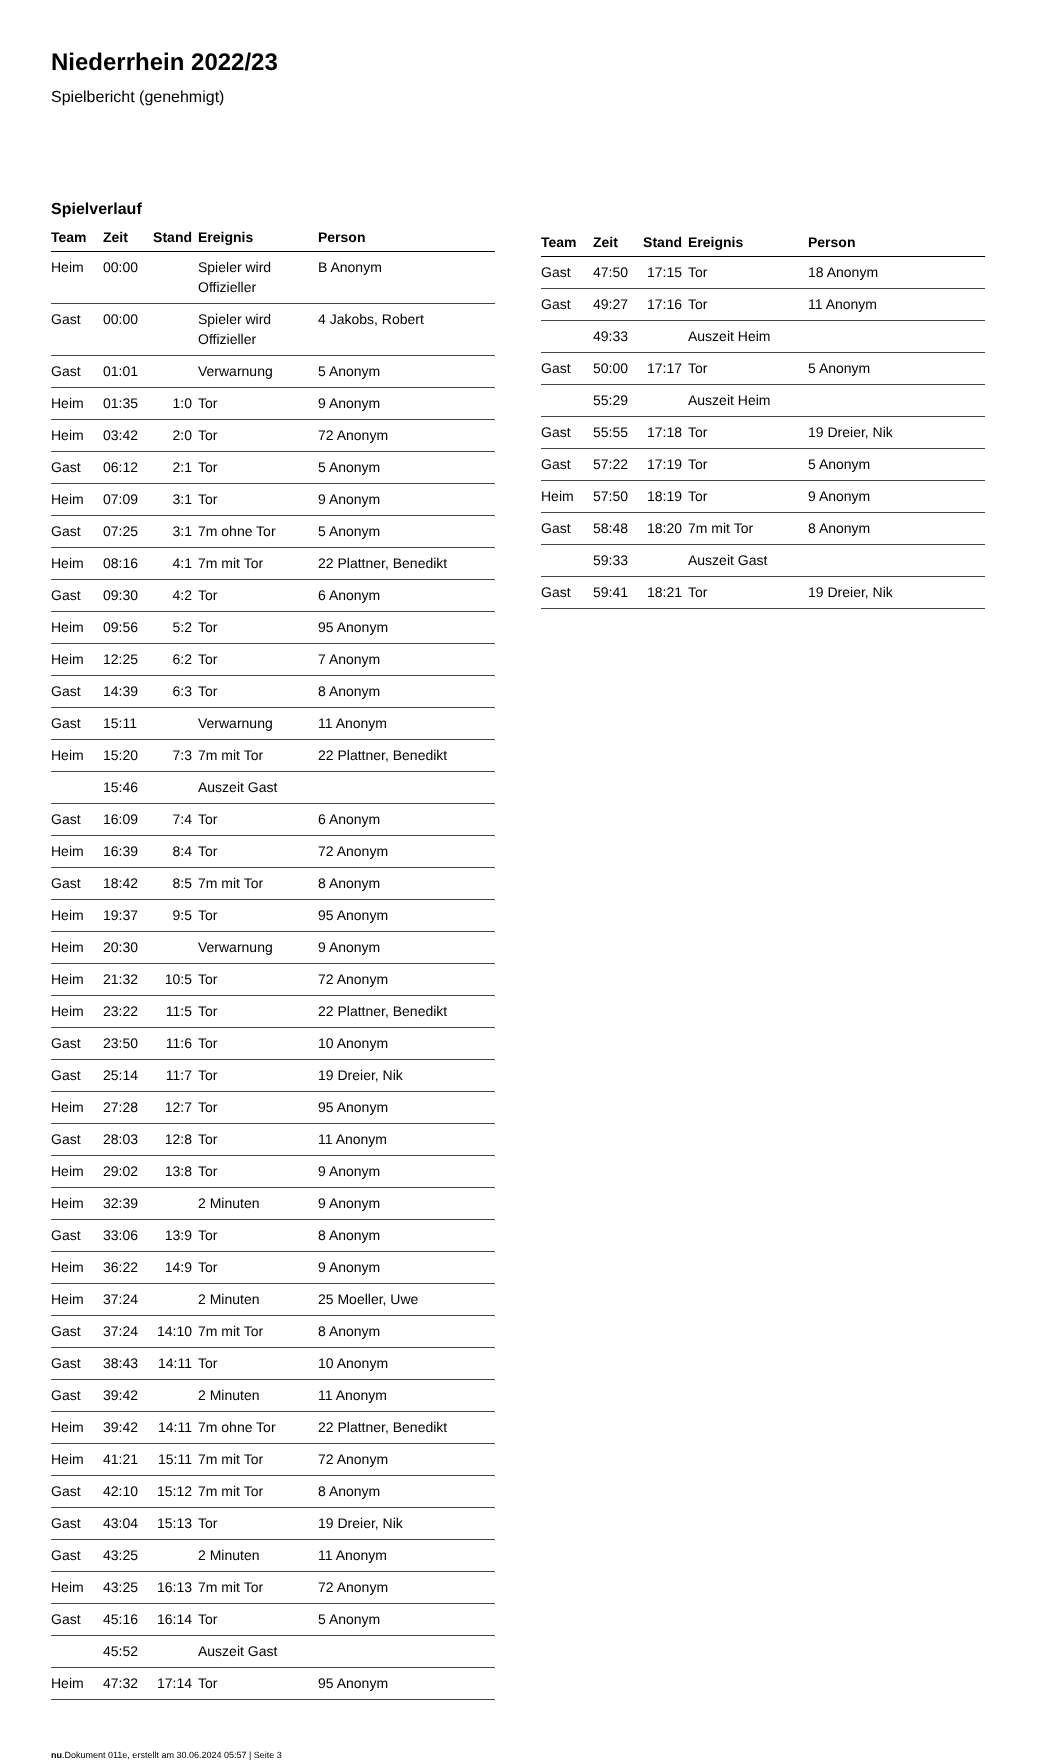Niederrhein 2022/23
Spielbericht (genehmigt)
Spielverlauf
| Team | Zeit | Stand | Ereignis | Person |
| --- | --- | --- | --- | --- |
| Heim | 00:00 | | Spieler wird Offizieller | B Anonym |
| Gast | 00:00 | | Spieler wird Offizieller | 4 Jakobs, Robert |
| Gast | 01:01 | | Verwarnung | 5 Anonym |
| Heim | 01:35 | 1:0 | Tor | 9 Anonym |
| Heim | 03:42 | 2:0 | Tor | 72 Anonym |
| Gast | 06:12 | 2:1 | Tor | 5 Anonym |
| Heim | 07:09 | 3:1 | Tor | 9 Anonym |
| Gast | 07:25 | 3:1 | 7m ohne Tor | 5 Anonym |
| Heim | 08:16 | 4:1 | 7m mit Tor | 22 Plattner, Benedikt |
| Gast | 09:30 | 4:2 | Tor | 6 Anonym |
| Heim | 09:56 | 5:2 | Tor | 95 Anonym |
| Heim | 12:25 | 6:2 | Tor | 7 Anonym |
| Gast | 14:39 | 6:3 | Tor | 8 Anonym |
| Gast | 15:11 | | Verwarnung | 11 Anonym |
| Heim | 15:20 | 7:3 | 7m mit Tor | 22 Plattner, Benedikt |
| | 15:46 | | Auszeit Gast | |
| Gast | 16:09 | 7:4 | Tor | 6 Anonym |
| Heim | 16:39 | 8:4 | Tor | 72 Anonym |
| Gast | 18:42 | 8:5 | 7m mit Tor | 8 Anonym |
| Heim | 19:37 | 9:5 | Tor | 95 Anonym |
| Heim | 20:30 | | Verwarnung | 9 Anonym |
| Heim | 21:32 | 10:5 | Tor | 72 Anonym |
| Heim | 23:22 | 11:5 | Tor | 22 Plattner, Benedikt |
| Gast | 23:50 | 11:6 | Tor | 10 Anonym |
| Gast | 25:14 | 11:7 | Tor | 19 Dreier, Nik |
| Heim | 27:28 | 12:7 | Tor | 95 Anonym |
| Gast | 28:03 | 12:8 | Tor | 11 Anonym |
| Heim | 29:02 | 13:8 | Tor | 9 Anonym |
| Heim | 32:39 | | 2 Minuten | 9 Anonym |
| Gast | 33:06 | 13:9 | Tor | 8 Anonym |
| Heim | 36:22 | 14:9 | Tor | 9 Anonym |
| Heim | 37:24 | | 2 Minuten | 25 Moeller, Uwe |
| Gast | 37:24 | 14:10 | 7m mit Tor | 8 Anonym |
| Gast | 38:43 | 14:11 | Tor | 10 Anonym |
| Gast | 39:42 | | 2 Minuten | 11 Anonym |
| Heim | 39:42 | 14:11 | 7m ohne Tor | 22 Plattner, Benedikt |
| Heim | 41:21 | 15:11 | 7m mit Tor | 72 Anonym |
| Gast | 42:10 | 15:12 | 7m mit Tor | 8 Anonym |
| Gast | 43:04 | 15:13 | Tor | 19 Dreier, Nik |
| Gast | 43:25 | | 2 Minuten | 11 Anonym |
| Heim | 43:25 | 16:13 | 7m mit Tor | 72 Anonym |
| Gast | 45:16 | 16:14 | Tor | 5 Anonym |
| | 45:52 | | Auszeit Gast | |
| Heim | 47:32 | 17:14 | Tor | 95 Anonym |
| Team | Zeit | Stand | Ereignis | Person |
| --- | --- | --- | --- | --- |
| Gast | 47:50 | 17:15 | Tor | 18 Anonym |
| Gast | 49:27 | 17:16 | Tor | 11 Anonym |
| | 49:33 | | Auszeit Heim | |
| Gast | 50:00 | 17:17 | Tor | 5 Anonym |
| | 55:29 | | Auszeit Heim | |
| Gast | 55:55 | 17:18 | Tor | 19 Dreier, Nik |
| Gast | 57:22 | 17:19 | Tor | 5 Anonym |
| Heim | 57:50 | 18:19 | Tor | 9 Anonym |
| Gast | 58:48 | 18:20 | 7m mit Tor | 8 Anonym |
| | 59:33 | | Auszeit Gast | |
| Gast | 59:41 | 18:21 | Tor | 19 Dreier, Nik |
nu.Dokument 011e, erstellt am 30.06.2024 05:57 | Seite 3